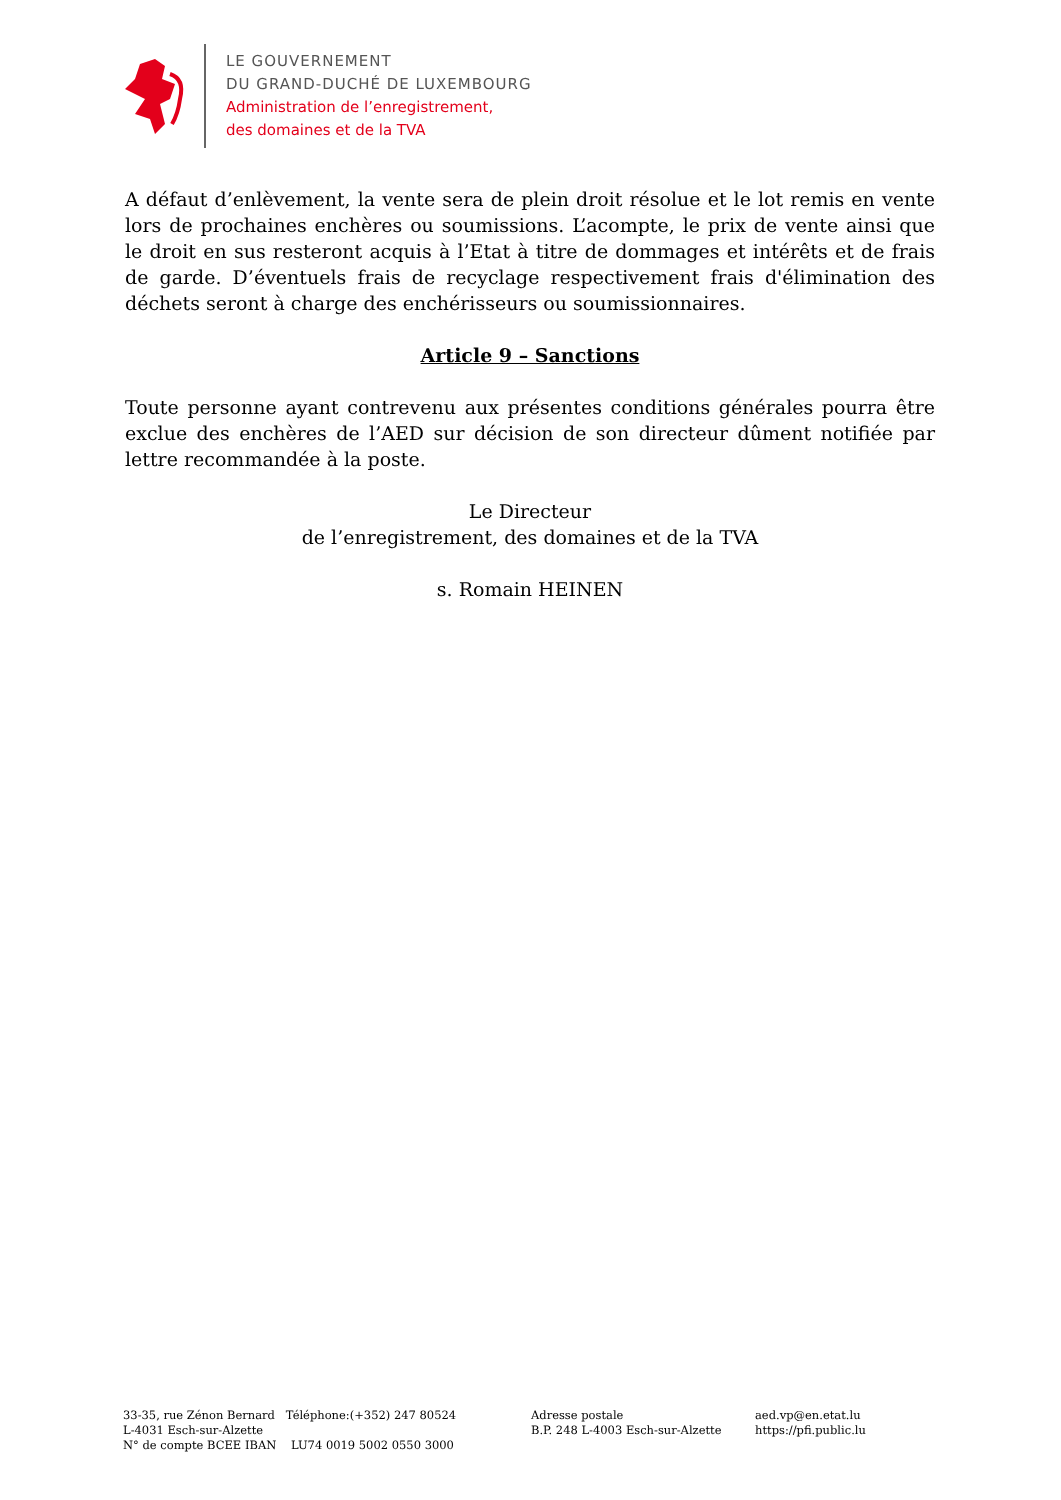LE GOUVERNEMENT
DU GRAND-DUCHÉ DE LUXEMBOURG
Administration de l’enregistrement,
des domaines et de la TVA
A défaut d’enlèvement, la vente sera de plein droit résolue et le lot remis en vente lors de prochaines enchères ou soumissions. L’acompte, le prix de vente ainsi que le droit en sus resteront acquis à l’Etat à titre de dommages et intérêts et de frais de garde. D’éventuels frais de recyclage respectivement frais d'élimination des déchets seront à charge des enchérisseurs ou soumissionnaires.
Article 9 – Sanctions
Toute personne ayant contrevenu aux présentes conditions générales pourra être exclue des enchères de l’AED sur décision de son directeur dûment notifiée par lettre recommandée à la poste.
Le Directeur
de l’enregistrement, des domaines et de la TVA
s. Romain HEINEN
33-35, rue Zénon Bernard Téléphone:(+352) 247 80524
L-4031 Esch-sur-Alzette
N° de compte BCEE IBAN LU74 0019 5002 0550 3000
Adresse postale
B.P. 248 L-4003 Esch-sur-Alzette
aed.vp@en.etat.lu
https://pfi.public.lu